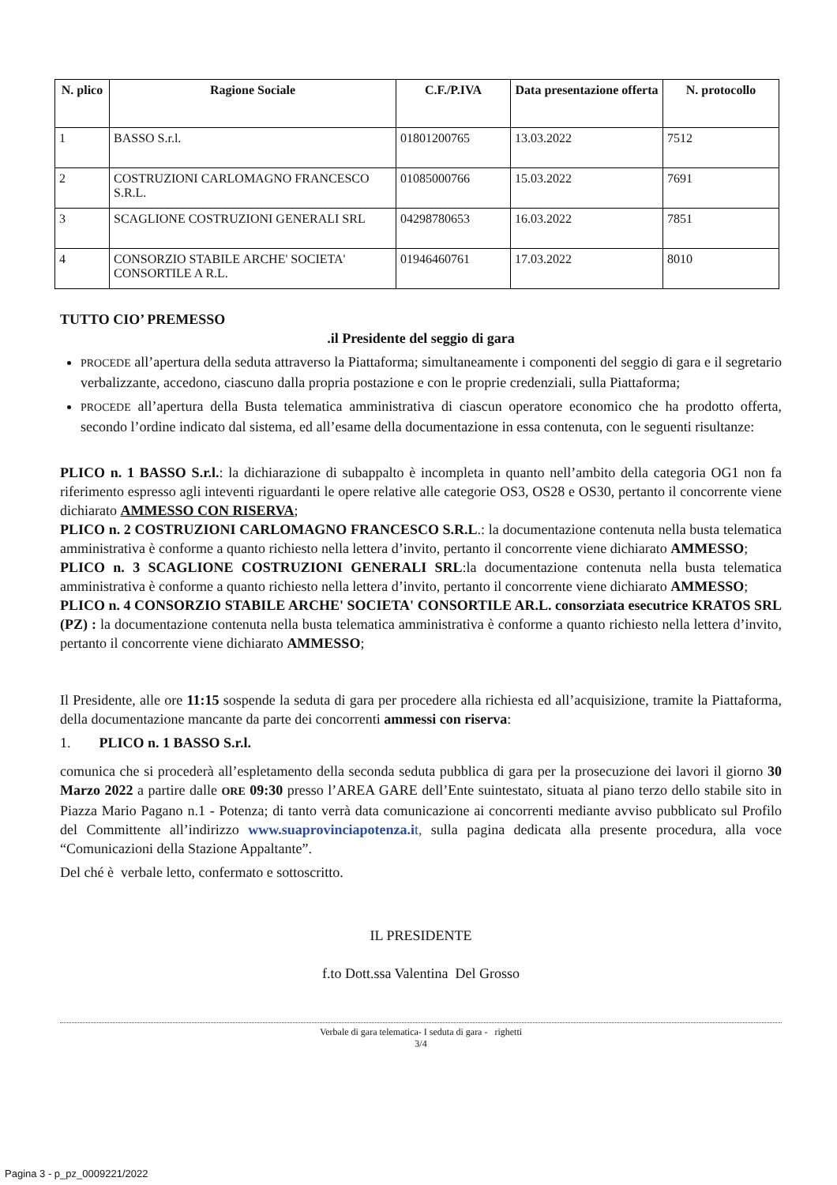| N. plico | Ragione Sociale | C.F./P.IVA | Data presentazione offerta | N. protocollo |
| --- | --- | --- | --- | --- |
| 1 | BASSO S.r.l. | 01801200765 | 13.03.2022 | 7512 |
| 2 | COSTRUZIONI CARLOMAGNO FRANCESCO S.R.L. | 01085000766 | 15.03.2022 | 7691 |
| 3 | SCAGLIONE COSTRUZIONI GENERALI SRL | 04298780653 | 16.03.2022 | 7851 |
| 4 | CONSORZIO STABILE ARCHE' SOCIETA' CONSORTILE A R.L. | 01946460761 | 17.03.2022 | 8010 |
TUTTO CIO’ PREMESSO
.il Presidente del seggio di gara
PROCEDE all’apertura della seduta attraverso la Piattaforma; simultaneamente i componenti del seggio di gara e il segretario verbalizzante, accedono, ciascuno dalla propria postazione e con le proprie credenziali, sulla Piattaforma;
PROCEDE all’apertura della Busta telematica amministrativa di ciascun operatore economico che ha prodotto offerta, secondo l’ordine indicato dal sistema, ed all’esame della documentazione in essa contenuta, con le seguenti risultanze:
PLICO n. 1 BASSO S.r.l.: la dichiarazione di subappalto è incompleta in quanto nell’ambito della categoria OG1 non fa riferimento espresso agli inteventi riguardanti le opere relative alle categorie OS3, OS28 e OS30, pertanto il concorrente viene dichiarato AMMESSO CON RISERVA;
PLICO n. 2 COSTRUZIONI CARLOMAGNO FRANCESCO S.R.L.: la documentazione contenuta nella busta telematica amministrativa è conforme a quanto richiesto nella lettera d’invito, pertanto il concorrente viene dichiarato AMMESSO;
PLICO n. 3 SCAGLIONE COSTRUZIONI GENERALI SRL:la documentazione contenuta nella busta telematica amministrativa è conforme a quanto richiesto nella lettera d’invito, pertanto il concorrente viene dichiarato AMMESSO;
PLICO n. 4 CONSORZIO STABILE ARCHE' SOCIETA' CONSORTILE AR.L. consorziata esecutrice KRATOS SRL (PZ) : la documentazione contenuta nella busta telematica amministrativa è conforme a quanto richiesto nella lettera d’invito, pertanto il concorrente viene dichiarato AMMESSO;
Il Presidente, alle ore 11:15 sospende la seduta di gara per procedere alla richiesta ed all’acquisizione, tramite la Piattaforma, della documentazione mancante da parte dei concorrenti ammessi con riserva:
1. PLICO n. 1 BASSO S.r.l.
comunica che si procederà all’espletamento della seconda seduta pubblica di gara per la prosecuzione dei lavori il giorno 30 Marzo 2022 a partire dalle ORE 09:30 presso l’AREA GARE dell’Ente suintestato, situata al piano terzo dello stabile sito in Piazza Mario Pagano n.1 - Potenza; di tanto verrà data comunicazione ai concorrenti mediante avviso pubblicato sul Profilo del Committente all’indirizzo www.suaprovinciapotenza.i t, sulla pagina dedicata alla presente procedura, alla voce “Comunicazioni della Stazione Appaltante”.
Del ché è verbale letto, confermato e sottoscritto.
IL PRESIDENTE
f.to Dott.ssa Valentina Del Grosso
Verbale di gara telematica- I seduta di gara - righetti
3/4
Pagina 3 - p_pz_0009221/2022